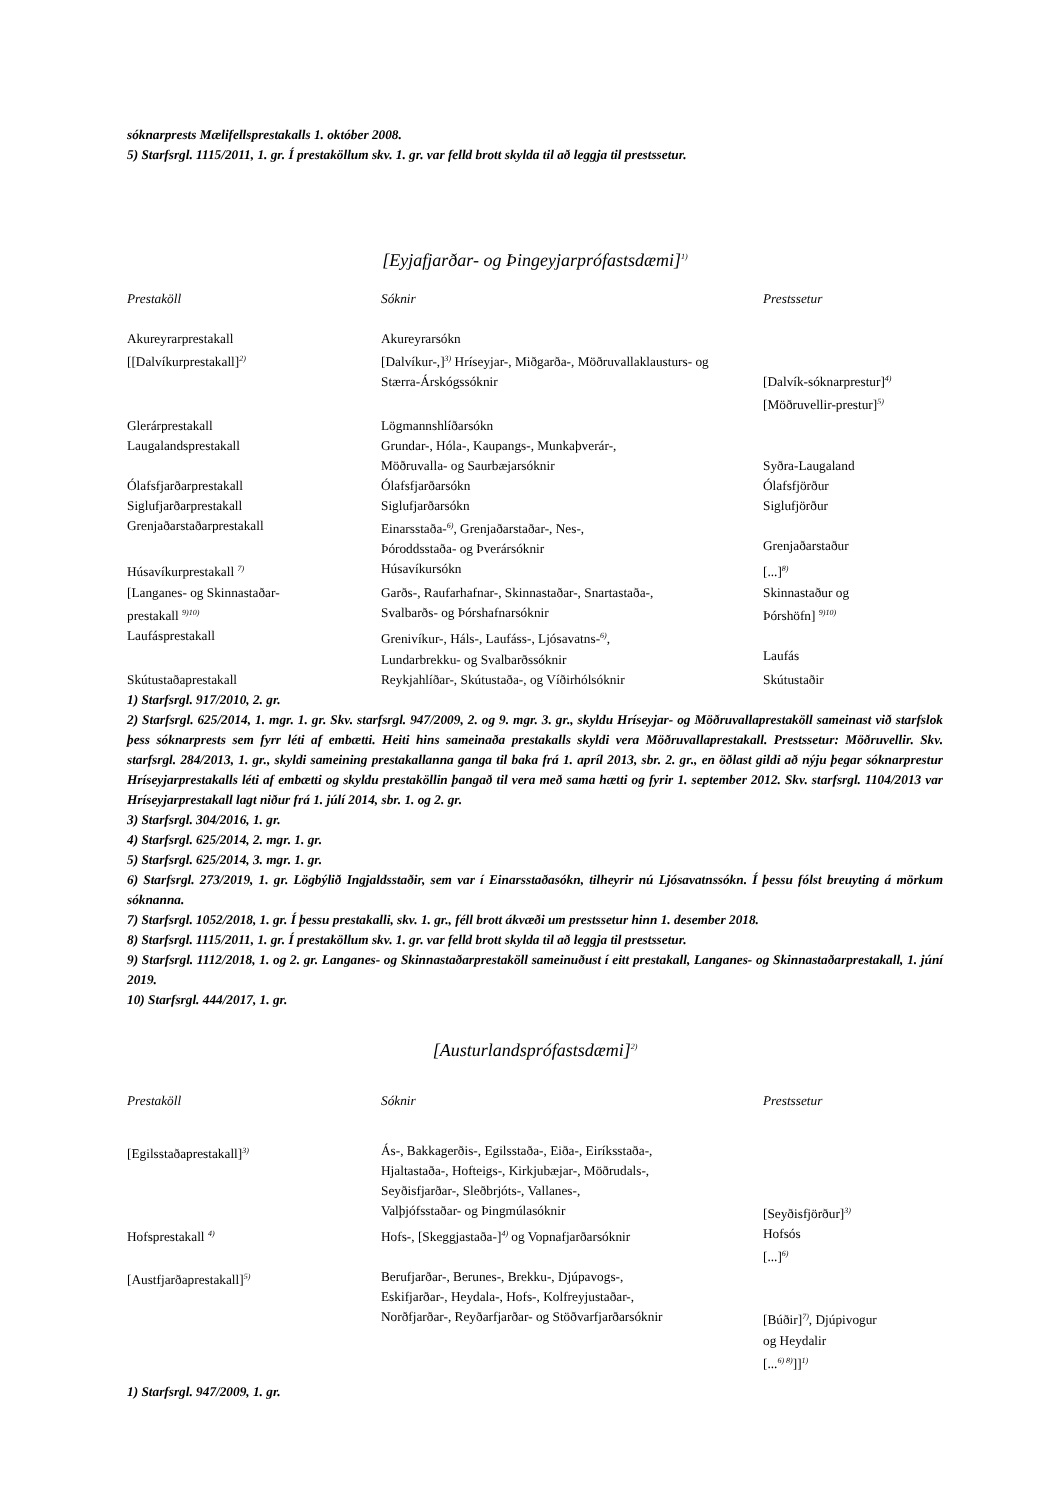sóknarprests Mælifellsprestakalls 1. október 2008.
5) Starfsrgl. 1115/2011, 1. gr. Í prestaköllum skv. 1. gr. var felld brott skylda til að leggja til prestssetur.
[Eyjafjarðar- og Þingeyjarprófastsdæmi]<sup>1)</sup>
| Prestaköll | Sóknir | Prestssetur |
| --- | --- | --- |
| Akureyrarprestakall | Akureyrarsókn | |
| [[Dalvíkurprestakall]<sup>2)</sup> | [Dalvíkur-,]<sup>3)</sup> Hríseyjar-, Miðgarða-, Möðruvallaklausturs- og Stærra-Árskógssóknir | [Dalvík-sóknarprestur]<sup>4)</sup> [Möðruvellir-prestur]<sup>5)</sup> |
| Glerárprestakall | Lögmannshlíðarsókn | |
| Laugalandsprestakall | Grundar-, Hóla-, Kaupangs-, Munkaþverár-, Möðruvalla- og Saurbæjarsóknir | Syðra-Laugaland |
| Ólafsfjarðarprestakall | Ólafsfjarðarsókn | Ólafsfjörður |
| Siglufjarðarprestakall | Siglufjarðarsókn | Siglufjörður |
| Grenjaðarstaðarprestakall | Einarsstaða-<sup>6)</sup>, Grenjaðarstaðar-, Nes-, Þóroddsstaða- og Þverársóknir | Grenjaðarstaður |
| Húsavíkurprestakall <sup>7)</sup> | Húsavíkursókn | [...]<sup>8)</sup> |
| [Langanes- og Skinnastaðar- prestakall <sup>9)10)</sup> | Garðs-, Raufarhafnar-, Skinnastaðar-, Snartastaða-, Svalbarðs- og Þórshafnarsóknir | Skinnastaður og Þórshöfn] <sup>9)10)</sup> |
| Laufásprestakall | Grenivíkur-, Háls-, Laufáss-, Ljósavatns-<sup>6)</sup>, Lundarbrekku- og Svalbarðssóknir | Laufás |
| Skútustaðaprestakall | Reykjahlíðar-, Skútustaða-, og Víðirhólsóknir | Skútustaðir |
1) Starfsrgl. 917/2010, 2. gr.
2) Starfsrgl. 625/2014, 1. mgr. 1. gr. Skv. starfsrgl. 947/2009, 2. og 9. mgr. 3. gr., skyldu Hríseyjar- og Möðruvallaprestaköll sameinast við starfslok þess sóknarprests sem fyrr léti af embætti. Heiti hins sameinaða prestakalls skyldi vera Möðruvallaprestakall. Prestssetur: Möðruvellir. Skv. starfsrgl. 284/2013, 1. gr., skyldi sameining prestakallanna ganga til baka frá 1. apríl 2013, sbr. 2. gr., en öðlast gildi að nýju þegar sóknarprestur Hríseyjarprestakalls léti af embætti og skyldu prestaköllin þangað til vera með sama hætti og fyrir 1. september 2012. Skv. starfsrgl. 1104/2013 var Hríseyjarprestakall lagt niður frá 1. júlí 2014, sbr. 1. og 2. gr.
3) Starfsrgl. 304/2016, 1. gr.
4) Starfsrgl. 625/2014, 2. mgr. 1. gr.
5) Starfsrgl. 625/2014, 3. mgr. 1. gr.
6) Starfsrgl. 273/2019, 1. gr. Lögbýlið Ingjaldsstaðir, sem var í Einarsstaðasókn, tilheyrir nú Ljósavatnssókn. Í þessu fólst breuyting á mörkum sóknanna.
7) Starfsrgl. 1052/2018, 1. gr. Í þessu prestakalli, skv. 1. gr., féll brott ákvæði um prestssetur hinn 1. desember 2018.
8) Starfsrgl. 1115/2011, 1. gr. Í prestaköllum skv. 1. gr. var felld brott skylda til að leggja til prestssetur.
9) Starfsrgl. 1112/2018, 1. og 2. gr. Langanes- og Skinnastaðarprestaköll sameinuðust í eitt prestakall, Langanes- og Skinnastaðarprestakall, 1. júní 2019.
10) Starfsrgl. 444/2017, 1. gr.
[Austurlandsprófastsdæmi]<sup>2)</sup>
| Prestaköll | Sóknir | Prestssetur |
| --- | --- | --- |
| [Egilsstaðaprestakall]<sup>3)</sup> | Ás-, Bakkagerðis-, Egilsstaða-, Eiða-, Eiríksstaða-, Hjaltastaða-, Hofteigs-, Kirkjubæjar-, Möðrudals-, Seyðisfjarðar-, Sleðbrjóts-, Vallanes-, Valþjófsstaðar- og Þingmúlasóknir | [Seyðisfjörður]<sup>3)</sup> |
| Hofsprestakall <sup>4)</sup> | Hofs-, [Skeggjastaða-]<sup>4)</sup> og Vopnafjarðarsóknir | Hofsós [...]<sup>6)</sup> |
| [Austfjarðaprestakall]<sup>5)</sup> | Berufjarðar-, Berunes-, Brekku-, Djúpavogs-, Eskifjarðar-, Heydala-, Hofs-, Kolfreyjustaðar-, Norðfjarðar-, Reyðarfjarðar- og Stöðvarfjarðarsóknir | [Búðir]<sup>7)</sup>, Djúpivogur og Heydalir [...<sup>6) 8)</sup>]]<sup>1)</sup> |
1) Starfsrgl. 947/2009, 1. gr.